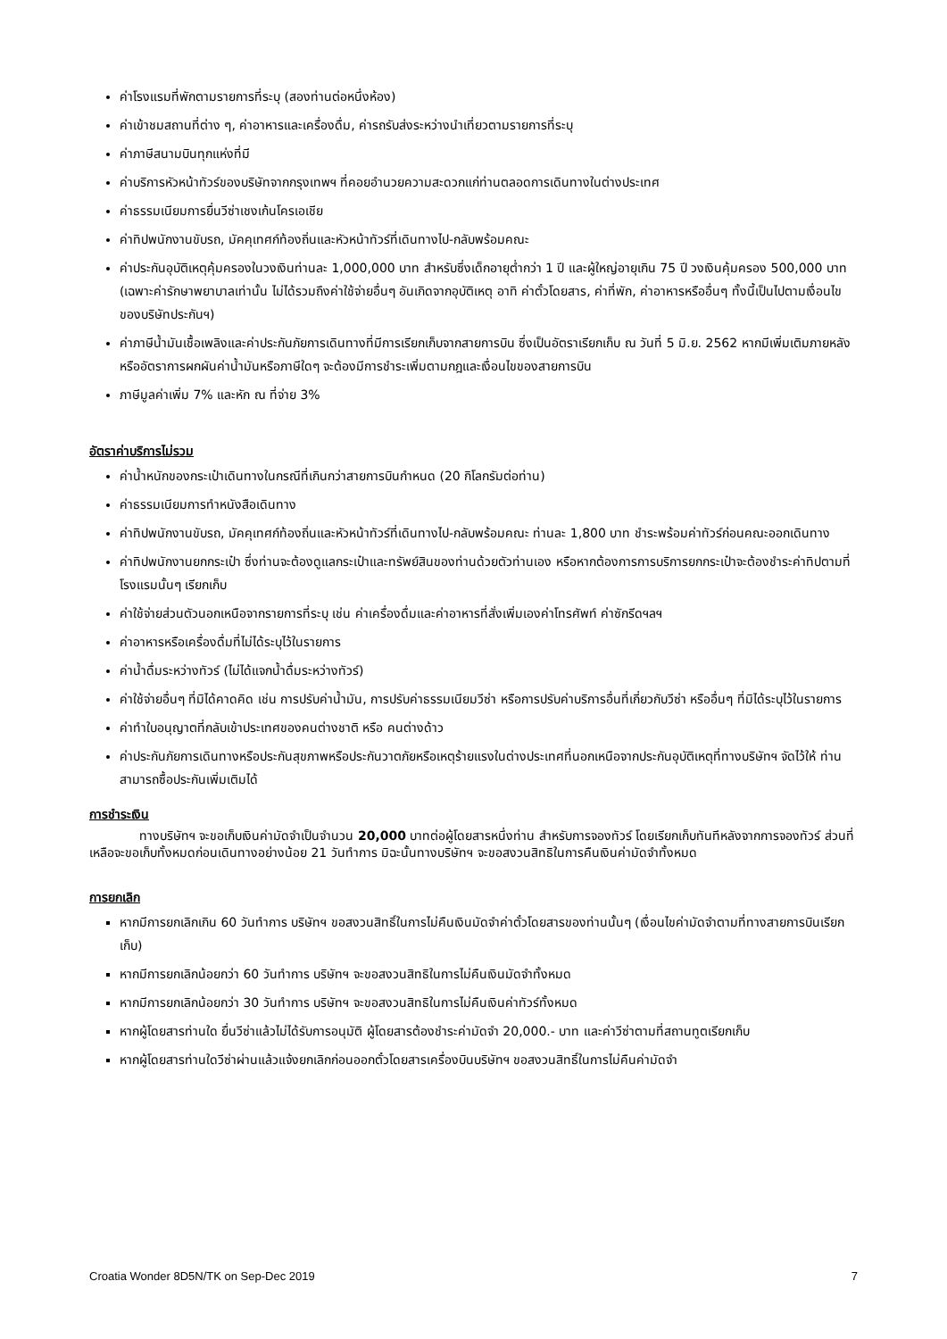ค่าโรงแรมที่พักตามรายการที่ระบุ (สองท่านต่อหนึ่งห้อง)
ค่าเข้าชมสถานที่ต่าง ๆ, ค่าอาหารและเครื่องดื่ม, ค่ารถรับส่งระหว่างนำเที่ยวตามรายการที่ระบุ
ค่าภาษีสนามบินทุกแห่งที่มี
ค่าบริการหัวหน้าทัวร์ของบริษัทจากกรุงเทพฯ ที่คอยอำนวยความสะดวกแก่ท่านตลอดการเดินทางในต่างประเทศ
ค่าธรรมเนียมการยื่นวีซ่าเชงเก้นโครเอเชีย
ค่าทิปพนักงานขับรถ, มัคคุเทศก์ท้องถิ่นและหัวหน้าทัวร์ที่เดินทางไป-กลับพร้อมคณะ
ค่าประกันอุบัติเหตุคุ้มครองในวงเงินท่านละ 1,000,000 บาท สำหรับซึ่งเด็กอายุต่ำกว่า 1 ปี และผู้ใหญ่อายุเกิน 75 ปี วงเงินคุ้มครอง 500,000 บาท (เฉพาะค่ารักษาพยาบาลเท่านั้น ไม่ได้รวมถึงค่าใช้จ่ายอื่นๆ อันเกิดจากอุบัติเหตุ อาทิ ค่าตั๋วโดยสาร, ค่าที่พัก, ค่าอาหารหรืออื่นๆ ทั้งนี้เป็นไปตามเงื่อนไขของบริษัทประกันฯ)
ค่าภาษีน้ำมันเชื้อเพลิงและค่าประกันภัยการเดินทางที่มีการเรียกเก็บจากสายการบิน ซึ่งเป็นอัตราเรียกเก็บ ณ วันที่ 5 มิ.ย. 2562 หากมีเพิ่มเติมภายหลังหรืออัตราการผกผันค่าน้ำมันหรือภาษีใดๆ จะต้องมีการชำระเพิ่มตามกฎและเงื่อนไขของสายการบิน
ภาษีมูลค่าเพิ่ม 7% และหัก ณ ที่จ่าย 3%
อัตราค่าบริการไม่รวม
ค่าน้ำหนักของกระเป๋าเดินทางในกรณีที่เกินกว่าสายการบินกำหนด (20 กิโลกรัมต่อท่าน)
ค่าธรรมเนียมการทำหนังสือเดินทาง
ค่าทิปพนักงานขับรถ, มัคคุเทศก์ท้องถิ่นและหัวหน้าทัวร์ที่เดินทางไป-กลับพร้อมคณะ ท่านละ 1,800 บาท ชำระพร้อมค่าทัวร์ก่อนคณะออกเดินทาง
ค่าทิปพนักงานยกกระเป๋า ซึ่งท่านจะต้องดูแลกระเป๋าและทรัพย์สินของท่านด้วยตัวท่านเอง หรือหากต้องการการบริการยกกระเป๋าจะต้องชำระค่าทิปตามที่โรงแรมนั้นๆ เรียกเก็บ
ค่าใช้จ่ายส่วนตัวนอกเหนือจากรายการที่ระบุ เช่น ค่าเครื่องดื่มและค่าอาหารที่สั่งเพิ่มเองค่าโทรศัพท์ ค่าซักรีดฯลฯ
ค่าอาหารหรือเครื่องดื่มที่ไม่ได้ระบุไว้ในรายการ
ค่าน้ำดื่มระหว่างทัวร์ (ไม่ได้แจกน้ำดื่มระหว่างทัวร์)
ค่าใช้จ่ายอื่นๆ ที่มิได้คาดคิด เช่น การปรับค่าน้ำมัน, การปรับค่าธรรมเนียมวีซ่า หรือการปรับค่าบริการอื่นที่เกี่ยวกับวีซ่า หรืออื่นๆ ที่มิได้ระบุไว้ในรายการ
ค่าทำใบอนุญาตที่กลับเข้าประเทศของคนต่างชาติ หรือ คนต่างด้าว
ค่าประกันภัยการเดินทางหรือประกันสุขภาพหรือประกันวาตภัยหรือเหตุร้ายแรงในต่างประเทศที่นอกเหนือจากประกันอุบัติเหตุที่ทางบริษัทฯ จัดไว้ให้ ท่านสามารถซื้อประกันเพิ่มเติมได้
การชำระเงิน
    ทางบริษัทฯ จะขอเก็บเงินค่ามัดจำเป็นจำนวน 20,000 บาทต่อผู้โดยสารหนึ่งท่าน สำหรับการจองทัวร์ โดยเรียกเก็บทันทีหลังจากการจองทัวร์ ส่วนที่เหลือจะขอเก็บทั้งหมดก่อนเดินทางอย่างน้อย 21 วันทำการ มิฉะนั้นทางบริษัทฯ จะขอสงวนสิทธิในการคืนเงินค่ามัดจำทั้งหมด
การยกเลิก
หากมีการยกเลิกเกิน 60 วันทำการ บริษัทฯ ขอสงวนสิทธิ์ในการไม่คืนเงินมัดจำค่าตั๋วโดยสารของท่านนั้นๆ (เงื่อนไขค่ามัดจำตามที่ทางสายการบินเรียกเก็บ)
หากมีการยกเลิกน้อยกว่า 60 วันทำการ บริษัทฯ จะขอสงวนสิทธิในการไม่คืนเงินมัดจำทั้งหมด
หากมีการยกเลิกน้อยกว่า 30 วันทำการ บริษัทฯ จะขอสงวนสิทธิในการไม่คืนเงินค่าทัวร์ทั้งหมด
หากผู้โดยสารท่านใด ยื่นวีซ่าแล้วไม่ได้รับการอนุมัติ ผู้โดยสารต้องชำระค่ามัดจำ 20,000.- บาท และค่าวีซ่าตามที่สถานทูตเรียกเก็บ
หากผู้โดยสารท่านใดวีซ่าผ่านแล้วแจ้งยกเลิกก่อนออกตั๋วโดยสารเครื่องบินบริษัทฯ ขอสงวนสิทธิ์ในการไม่คืนค่ามัดจำ
Croatia Wonder 8D5N/TK on Sep-Dec 2019 7